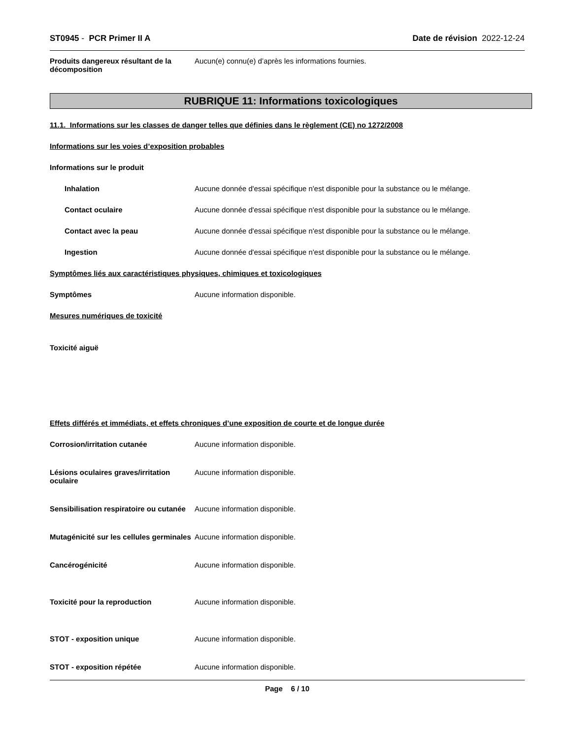ST0945 - PCR Primer II A Date de révision 2022-12-24
Produits dangereux résultant de la décomposition
Aucun(e) connu(e) d’après les informations fournies.
RUBRIQUE 11: Informations toxicologiques
11.1. Informations sur les classes de danger telles que définies dans le règlement (CE) no 1272/2008
Informations sur les voies d’exposition probables
Informations sur le produit
Inhalation Aucune donnée d'essai spécifique n'est disponible pour la substance ou le mélange.
Contact oculaire Aucune donnée d'essai spécifique n'est disponible pour la substance ou le mélange.
Contact avec la peau Aucune donnée d'essai spécifique n'est disponible pour la substance ou le mélange.
Ingestion Aucune donnée d'essai spécifique n'est disponible pour la substance ou le mélange.
Symptômes liés aux caractéristiques physiques, chimiques et toxicologiques
Symptômes Aucune information disponible.
Mesures numériques de toxicité
Toxicité aiguë
Effets différés et immédiats, et effets chroniques d’une exposition de courte et de longue durée
Corrosion/irritation cutanée Aucune information disponible.
Lésions oculaires graves/irritation oculaire
Aucune information disponible.
Sensibilisation respiratoire ou cutanée
Aucune information disponible.
Mutagénicité sur les cellules germinales
Aucune information disponible.
Cancérogénicité Aucune information disponible.
Toxicité pour la reproduction Aucune information disponible.
STOT - exposition unique Aucune information disponible.
STOT - exposition répétée Aucune information disponible.
Page 6 / 10